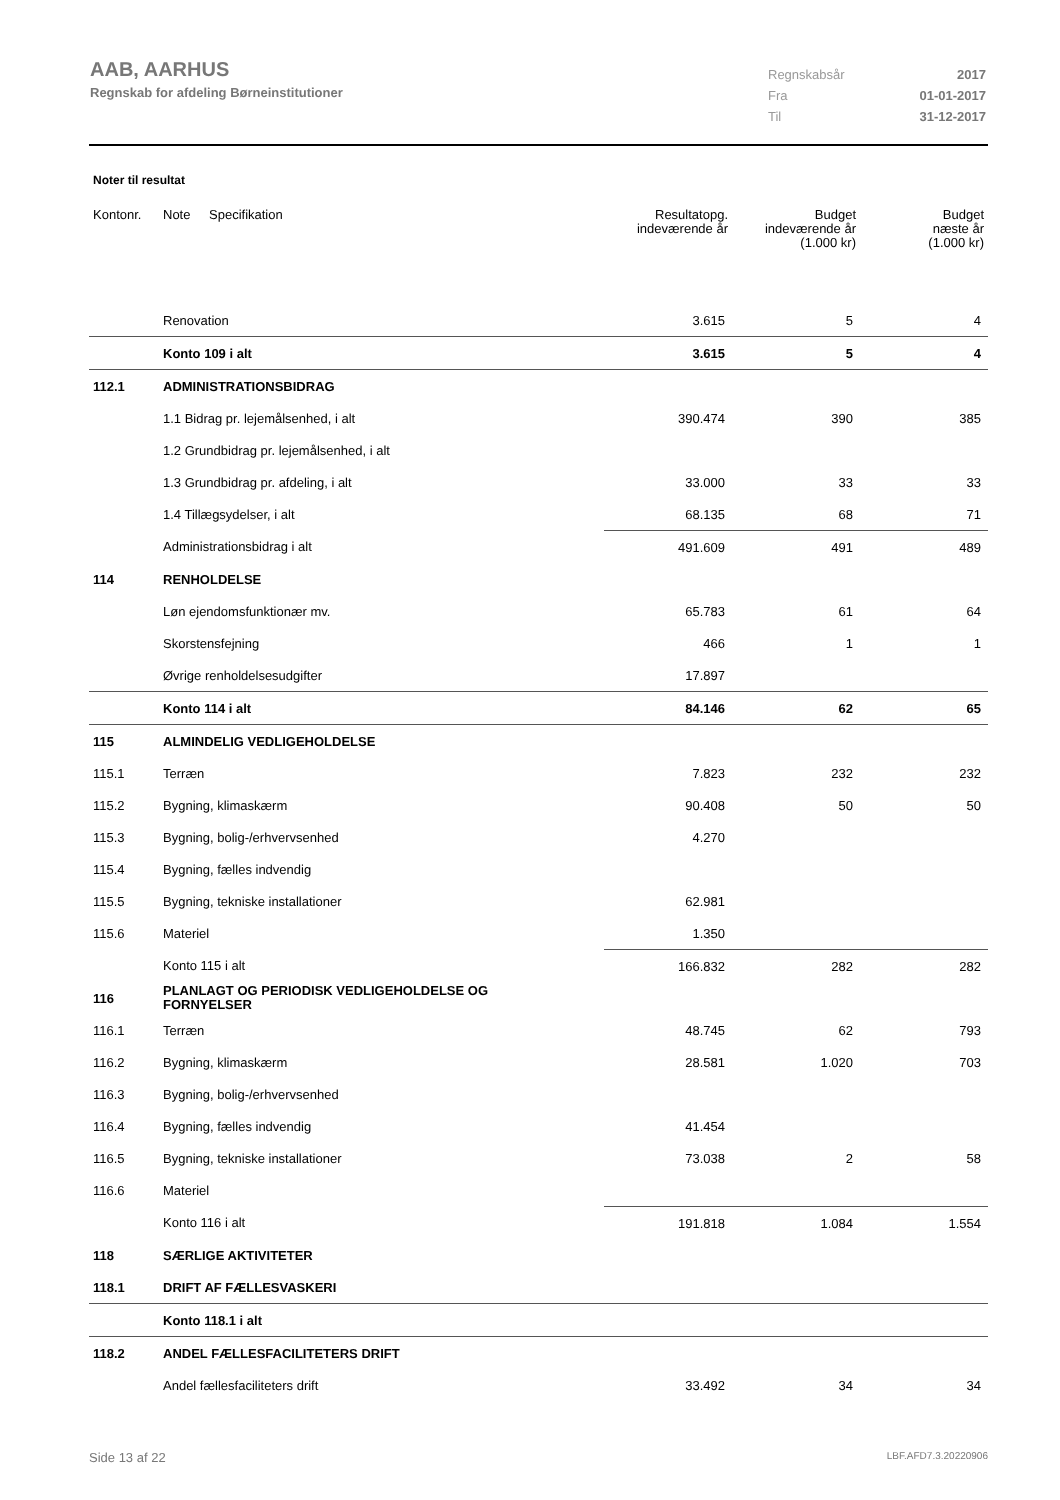AAB, AARHUS
Regnskab for afdeling Børneinstitutioner
Regnskabsår 2017
Fra 01-01-2017
Til 31-12-2017
Noter til resultat
| Kontonr. | Note | Specifikation | Resultatopg. indeværende år | Budget indeværende år (1.000 kr) | Budget næste år (1.000 kr) |
| --- | --- | --- | --- | --- | --- |
| | Renovation | | 3.615 | 5 | 4 |
| | Konto 109 i alt | | 3.615 | 5 | 4 |
| 112.1 | ADMINISTRATIONSBIDRAG | | | | |
| | 1.1 Bidrag pr. lejemålsenhed, i alt | | 390.474 | 390 | 385 |
| | 1.2 Grundbidrag pr. lejemålsenhed, i alt | | | | |
| | 1.3 Grundbidrag pr. afdeling, i alt | | 33.000 | 33 | 33 |
| | 1.4 Tillægsydelser, i alt | | 68.135 | 68 | 71 |
| | Administrationsbidrag i alt | | 491.609 | 491 | 489 |
| 114 | RENHOLDELSE | | | | |
| | Løn ejendomsfunktionær mv. | | 65.783 | 61 | 64 |
| | Skorstensfejning | | 466 | 1 | 1 |
| | Øvrige renholdelsesudgifter | | 17.897 | | |
| | Konto 114 i alt | | 84.146 | 62 | 65 |
| 115 | ALMINDELIG VEDLIGEHOLDELSE | | | | |
| 115.1 | Terræn | | 7.823 | 232 | 232 |
| 115.2 | Bygning, klimaskærm | | 90.408 | 50 | 50 |
| 115.3 | Bygning, bolig-/erhvervsenhed | | 4.270 | | |
| 115.4 | Bygning, fælles indvendig | | | | |
| 115.5 | Bygning, tekniske installationer | | 62.981 | | |
| 115.6 | Materiel | | 1.350 | | |
| | Konto 115 i alt | | 166.832 | 282 | 282 |
| 116 | PLANLAGT OG PERIODISK VEDLIGEHOLDELSE OG FORNYELSER | | | | |
| 116.1 | Terræn | | 48.745 | 62 | 793 |
| 116.2 | Bygning, klimaskærm | | 28.581 | 1.020 | 703 |
| 116.3 | Bygning, bolig-/erhvervsenhed | | | | |
| 116.4 | Bygning, fælles indvendig | | 41.454 | | |
| 116.5 | Bygning, tekniske installationer | | 73.038 | 2 | 58 |
| 116.6 | Materiel | | | | |
| | Konto 116 i alt | | 191.818 | 1.084 | 1.554 |
| 118 | SÆRLIGE AKTIVITETER | | | | |
| 118.1 | DRIFT AF FÆLLESVASKERI | | | | |
| | Konto 118.1 i alt | | | | |
| 118.2 | ANDEL FÆLLESFACILITETERS DRIFT | | | | |
| | Andel fællesfaciliteters drift | | 33.492 | 34 | 34 |
Side 13 af 22 LBF.AFD7.3.20220906